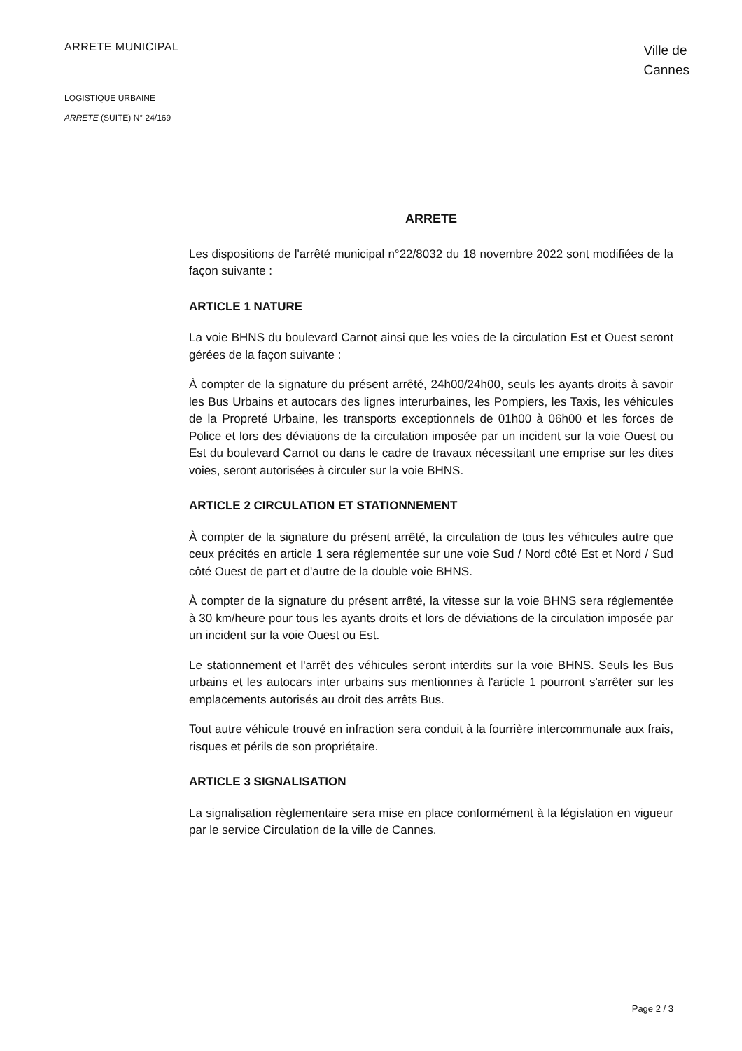ARRETE MUNICIPAL
Ville de
Cannes
LOGISTIQUE URBAINE
ARRETE (SUITE) N° 24/169
ARRETE
Les dispositions de l'arrêté municipal n°22/8032 du 18 novembre 2022 sont modifiées de la façon suivante :
ARTICLE 1 NATURE
La voie BHNS du boulevard Carnot ainsi que les voies de la circulation Est et Ouest seront gérées de la façon suivante :
À compter de la signature du présent arrêté, 24h00/24h00, seuls les ayants droits à savoir les Bus Urbains et autocars des lignes interurbaines, les Pompiers, les Taxis, les véhicules de la Propreté Urbaine, les transports exceptionnels de 01h00 à 06h00 et les forces de Police et lors des déviations de la circulation imposée par un incident sur la voie Ouest ou Est du boulevard Carnot ou dans le cadre de travaux nécessitant une emprise sur les dites voies, seront autorisées à circuler sur la voie BHNS.
ARTICLE 2 CIRCULATION ET STATIONNEMENT
À compter de la signature du présent arrêté, la circulation de tous les véhicules autre que ceux précités en article 1 sera réglementée sur une voie Sud / Nord côté Est et Nord / Sud côté Ouest de part et d'autre de la double voie BHNS.
À compter de la signature du présent arrêté, la vitesse sur la voie BHNS sera réglementée à 30 km/heure pour tous les ayants droits et lors de déviations de la circulation imposée par un incident sur la voie Ouest ou Est.
Le stationnement et l'arrêt des véhicules seront interdits sur la voie BHNS. Seuls les Bus urbains et les autocars inter urbains sus mentionnes à l'article 1 pourront s'arrêter sur les emplacements autorisés au droit des arrêts Bus.
Tout autre véhicule trouvé en infraction sera conduit à la fourrière intercommunale aux frais, risques et périls de son propriétaire.
ARTICLE 3 SIGNALISATION
La signalisation règlementaire sera mise en place conformément à la législation en vigueur par le service Circulation de la ville de Cannes.
Page 2 / 3